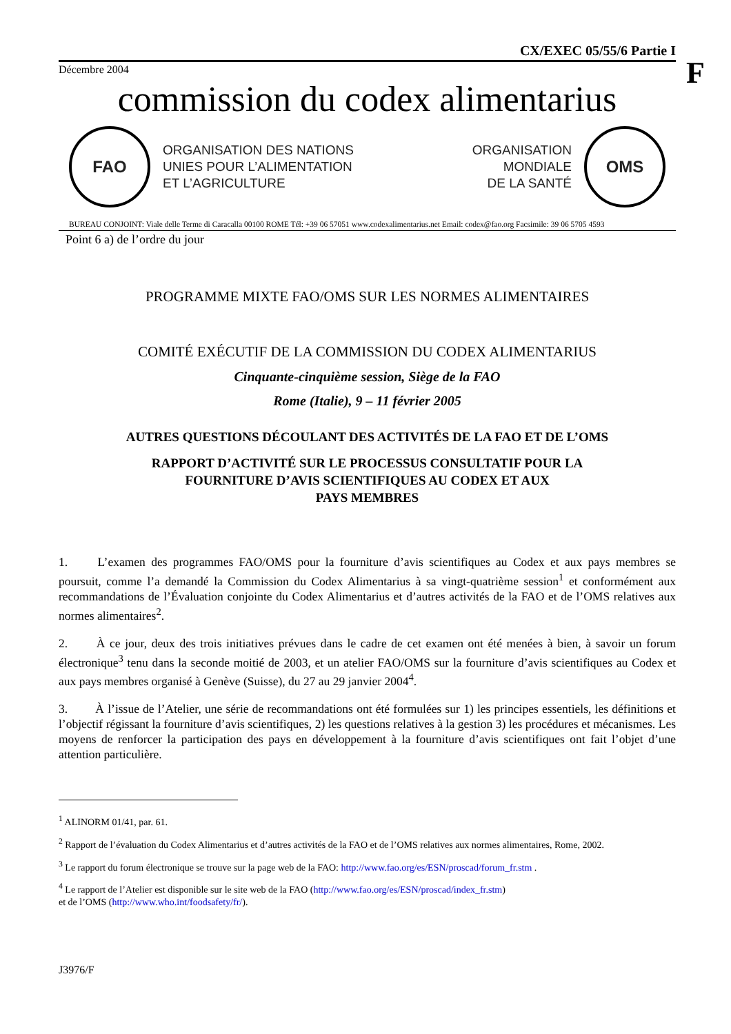F
CX/EXEC 05/55/6 Partie I
Décembre 2004
commission du codex alimentarius
FAO
ORGANISATION DES NATIONS
UNIES POUR L’ALIMENTATION
ET L’AGRICULTURE
ORGANISATION
MONDIALE
DE LA SANTÉ
OMS
BUREAU CONJOINT: Viale delle Terme di Caracalla 00100 ROME Tél: +39 06 57051 www.codexalimentarius.net Email: codex@fao.org Facsimile: 39 06 5705 4593
Point 6 a) de l’ordre du jour
PROGRAMME MIXTE FAO/OMS SUR LES NORMES ALIMENTAIRES
COMITÉ EXÉCUTIF DE LA COMMISSION DU CODEX ALIMENTARIUS
Cinquante-cinquième session, Siège de la FAO
Rome (Italie), 9 – 11 février 2005
AUTRES QUESTIONS DÉCOULANT DES ACTIVITÉS DE LA FAO ET DE L’OMS
RAPPORT D’ACTIVITÉ SUR LE PROCESSUS CONSULTATIF POUR LA
FOURNITURE D’AVIS SCIENTIFIQUES AU CODEX ET AUX
PAYS MEMBRES
1.   L’examen des programmes FAO/OMS pour la fourniture d’avis scientifiques au Codex et aux pays membres se poursuit, comme l’a demandé la Commission du Codex Alimentarius à sa vingt-quatrième session<sup>1</sup> et conformément aux recommandations de l’Évaluation conjointe du Codex Alimentarius et d’autres activités de la FAO et de l’OMS relatives aux normes alimentaires<sup>2</sup>.
2.   À ce jour, deux des trois initiatives prévues dans le cadre de cet examen ont été menées à bien, à savoir un forum électronique<sup>3</sup> tenu dans la seconde moitié de 2003, et un atelier FAO/OMS sur la fourniture d’avis scientifiques au Codex et aux pays membres organisé à Genève (Suisse), du 27 au 29 janvier 2004<sup>4</sup>.
3.   À l’issue de l’Atelier, une série de recommandations ont été formulées sur 1) les principes essentiels, les définitions et l’objectif régissant la fourniture d’avis scientifiques, 2) les questions relatives à la gestion 3) les procédures et mécanismes. Les moyens de renforcer la participation des pays en développement à la fourniture d’avis scientifiques ont fait l’objet d’une attention particulière.
<sup>1</sup> ALINORM 01/41, par. 61.
<sup>2</sup> Rapport de l’évaluation du Codex Alimentarius et d’autres activités de la FAO et de l’OMS relatives aux normes alimentaires, Rome, 2002.
<sup>3</sup> Le rapport du forum électronique se trouve sur la page web de la FAO: http://www.fao.org/es/ESN/proscad/forum_fr.stm .
<sup>4</sup> Le rapport de l’Atelier est disponible sur le site web de la FAO (http://www.fao.org/es/ESN/proscad/index_fr.stm)
et de l’OMS (http://www.who.int/foodsafety/fr/).
J3976/F